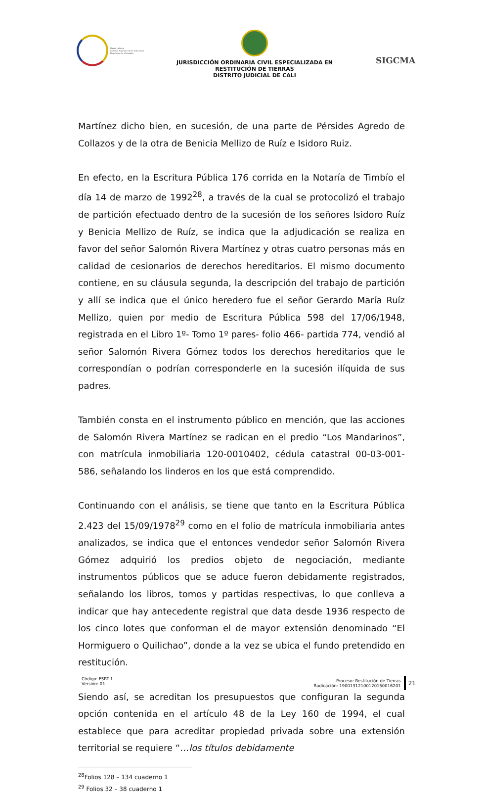Rama Judicial
Consejo Superior de la Judicatura
República de Colombia
JURISDICCIÓN ORDINARIA CIVIL ESPECIALIZADA EN RESTITUCIÓN DE TIERRAS
DISTRITO JUDICIAL DE CALI
SIGCMA
Martínez dicho bien, en sucesión, de una parte de Pérsides Agredo de Collazos y de la otra de Benicia Mellizo de Ruíz e Isidoro Ruiz.
En efecto, en la Escritura Pública 176 corrida en la Notaría de Timbío el día 14 de marzo de 1992<sup>28</sup>, a través de la cual se protocolizó el trabajo de partición efectuado dentro de la sucesión de los señores Isidoro Ruíz y Benicia Mellizo de Ruíz, se indica que la adjudicación se realiza en favor del señor Salomón Rivera Martínez y otras cuatro personas más en calidad de cesionarios de derechos hereditarios. El mismo documento contiene, en su cláusula segunda, la descripción del trabajo de partición y allí se indica que el único heredero fue el señor Gerardo María Ruíz Mellizo, quien por medio de Escritura Pública 598 del 17/06/1948, registrada en el Libro 1º- Tomo 1º pares- folio 466- partida 774, vendió al señor Salomón Rivera Gómez todos los derechos hereditarios que le correspondían o podrían corresponderle en la sucesión ilíquida de sus padres.
También consta en el instrumento público en mención, que las acciones de Salomón Rivera Martínez se radican en el predio “Los Mandarinos”, con matrícula inmobiliaria 120-0010402, cédula catastral 00-03-001-586, señalando los linderos en los que está comprendido.
Continuando con el análisis, se tiene que tanto en la Escritura Pública 2.423 del 15/09/1978<sup>29</sup> como en el folio de matrícula inmobiliaria antes analizados, se indica que el entonces vendedor señor Salomón Rivera Gómez adquirió los predios objeto de negociación, mediante instrumentos públicos que se aduce fueron debidamente registrados, señalando los libros, tomos y partidas respectivas, lo que conlleva a indicar que hay antecedente registral que data desde 1936 respecto de los cinco lotes que conforman el de mayor extensión denominado “El Hormiguero o Quilichao”, donde a la vez se ubica el fundo pretendido en restitución.
Siendo así, se acreditan los presupuestos que configuran la segunda opción contenida en el artículo 48 de la Ley 160 de 1994, el cual establece que para acreditar propiedad privada sobre una extensión territorial se requiere “…los títulos debidamente
<sup>28</sup> Folios 128 – 134 cuaderno 1
<sup>29</sup> Folios 32 – 38 cuaderno 1
Código: FSRT-1
Versión: 01
Proceso: Restitución de Tierras
Radicación: 19001312100120150016201
21